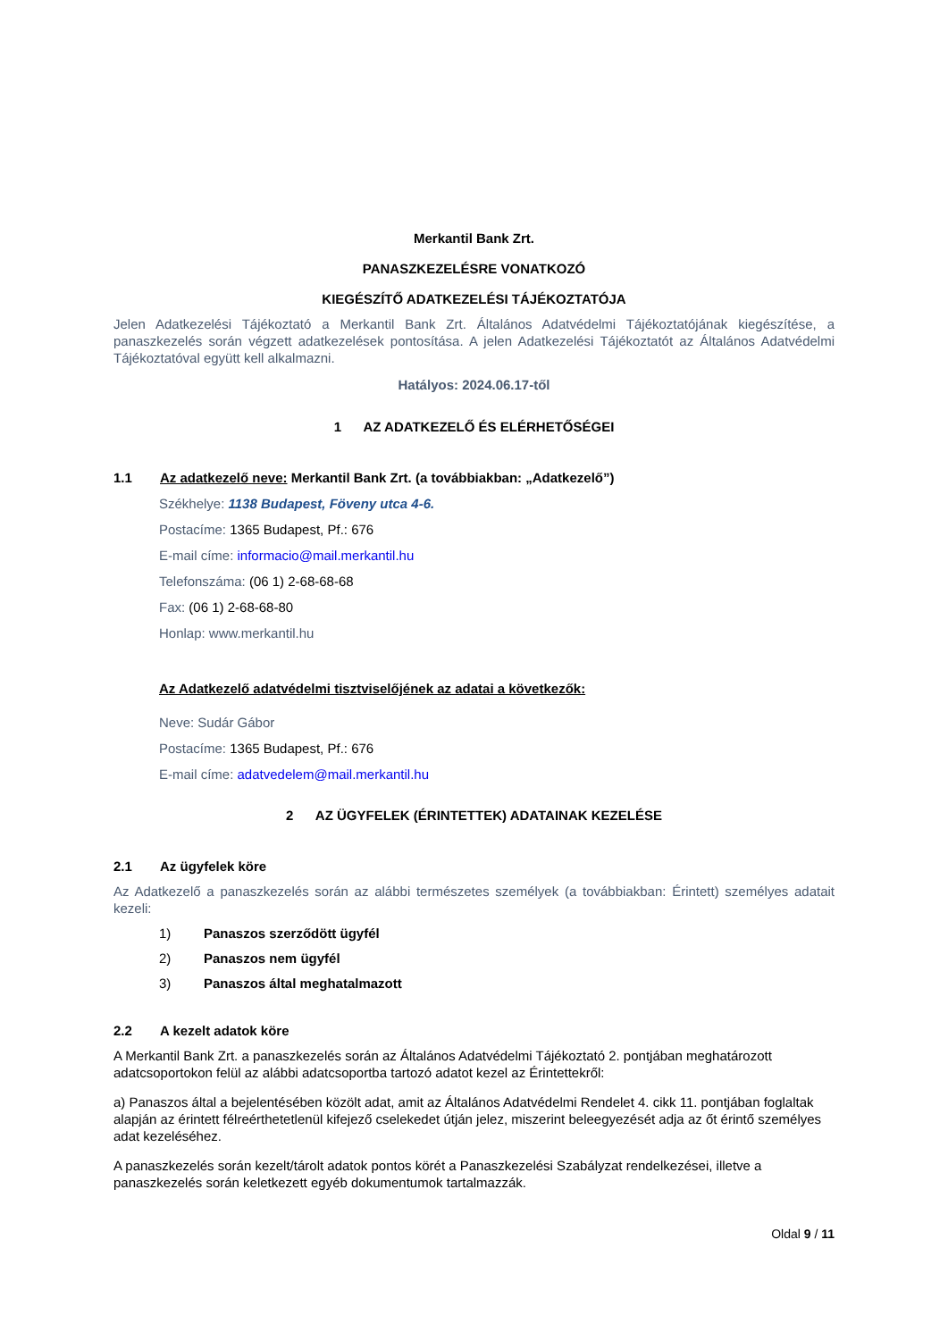Merkantil Bank Zrt.
PANASZKEZELÉSRE VONATKOZÓ
KIEGÉSZÍTŐ ADATKEZELÉSI TÁJÉKOZTATÓJA
Jelen Adatkezelési Tájékoztató a Merkantil Bank Zrt. Általános Adatvédelmi Tájékoztatójának kiegészítése, a panaszkezelés során végzett adatkezelések pontosítása. A jelen Adatkezelési Tájékoztatót az Általános Adatvédelmi Tájékoztatóval együtt kell alkalmazni.
Hatályos: 2024.06.17-től
1 AZ ADATKEZELŐ ÉS ELÉRHETŐSÉGEI
1.1 Az adatkezelő neve: Merkantil Bank Zrt. (a továbbiakban: „Adatkezelő”)
Székhelye: 1138 Budapest, Föveny utca 4-6.
Postacíme: 1365 Budapest, Pf.: 676
E-mail címe: informacio@mail.merkantil.hu
Telefonszáma: (06 1) 2-68-68-68
Fax: (06 1) 2-68-68-80
Honlap: www.merkantil.hu
Az Adatkezelő adatvédelmi tisztviselőjének az adatai a következők:
Neve: Sudár Gábor
Postacíme: 1365 Budapest, Pf.: 676
E-mail címe: adatvedelem@mail.merkantil.hu
2 AZ ÜGYFELEK (ÉRINTETTEK) ADATAINAK KEZELÉSE
2.1 Az ügyfelek köre
Az Adatkezelő a panaszkezelés során az alábbi természetes személyek (a továbbiakban: Érintett) személyes adatait kezeli:
1) Panaszos szerződött ügyfél
2) Panaszos nem ügyfél
3) Panaszos által meghatalmazott
2.2 A kezelt adatok köre
A Merkantil Bank Zrt. a panaszkezelés során az Általános Adatvédelmi Tájékoztató 2. pontjában meghatározott adatcsoportokon felül az alábbi adatcsoportba tartozó adatot kezel az Érintettekről:
a) Panaszos által a bejelentésében közölt adat, amit az Általános Adatvédelmi Rendelet 4. cikk 11. pontjában foglaltak alapján az érintett félreérthetetlenül kifejező cselekedet útján jelez, miszerint beleegyezését adja az őt érintő személyes adat kezeléséhez.
A panaszkezelés során kezelt/tárolt adatok pontos körét a Panaszkezelési Szabályzat rendelkezései, illetve a panaszkezelés során keletkezett egyéb dokumentumok tartalmazzák.
Oldal 9 / 11